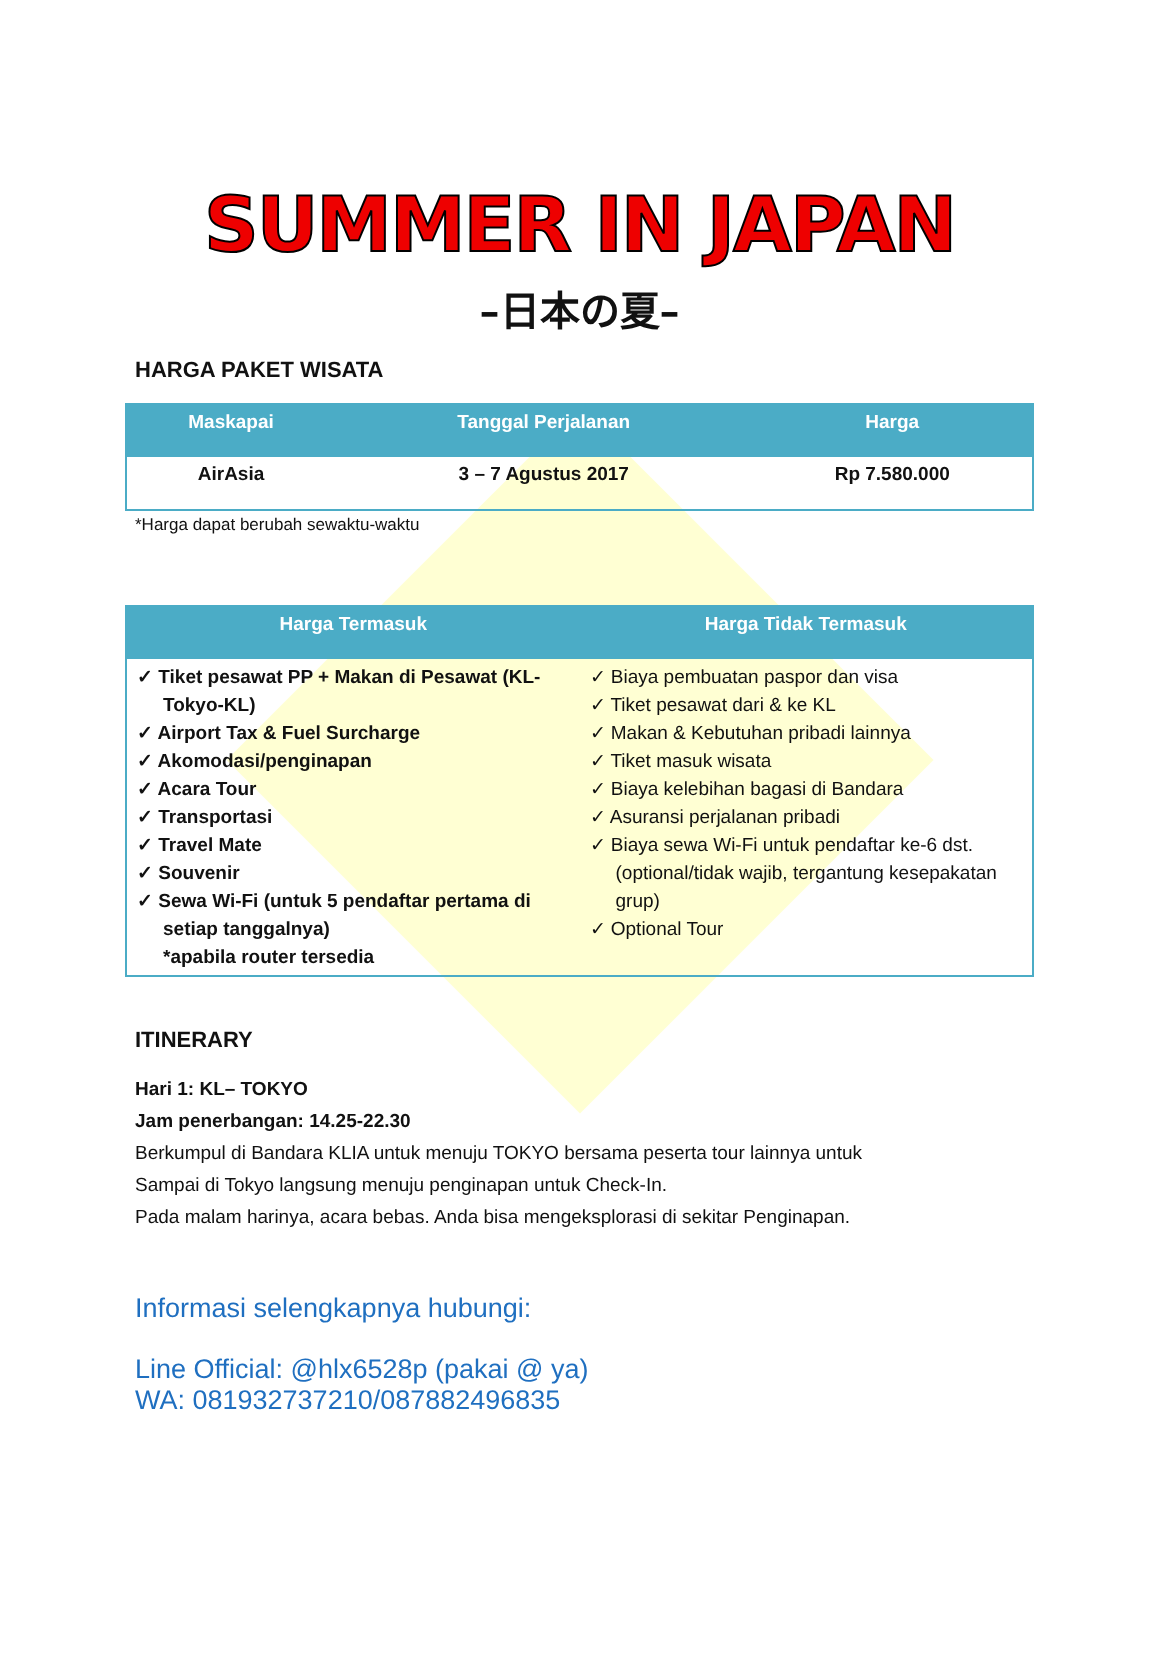SUMMER IN JAPAN
–日本の夏–
HARGA PAKET WISATA
| Maskapai | Tanggal Perjalanan | Harga |
| --- | --- | --- |
| AirAsia | 3 – 7 Agustus 2017 | Rp 7.580.000 |
*Harga dapat berubah sewaktu-waktu
| Harga Termasuk | Harga Tidak Termasuk |
| --- | --- |
| ✓ Tiket pesawat PP + Makan di Pesawat (KL-Tokyo-KL) ✓ Airport Tax & Fuel Surcharge ✓ Akomodasi/penginapan ✓ Acara Tour ✓ Transportasi ✓ Travel Mate ✓ Souvenir ✓ Sewa Wi-Fi (untuk 5 pendaftar pertama di setiap tanggalnya) *apabila router tersedia | ✓ Biaya pembuatan paspor dan visa ✓ Tiket pesawat dari & ke KL ✓ Makan & Kebutuhan pribadi lainnya ✓ Tiket masuk wisata ✓ Biaya kelebihan bagasi di Bandara ✓ Asuransi perjalanan pribadi ✓ Biaya sewa Wi-Fi untuk pendaftar ke-6 dst. (optional/tidak wajib, tergantung kesepakatan grup) ✓ Optional Tour |
ITINERARY
Hari 1: KL– TOKYO
Jam penerbangan: 14.25-22.30
Berkumpul di Bandara KLIA untuk menuju TOKYO bersama peserta tour lainnya untuk
Sampai di Tokyo langsung menuju penginapan untuk Check-In.
Pada malam harinya, acara bebas. Anda bisa mengeksplorasi di sekitar Penginapan.
Informasi selengkapnya hubungi:
Line Official: @hlx6528p (pakai @ ya)
WA: 081932737210/087882496835